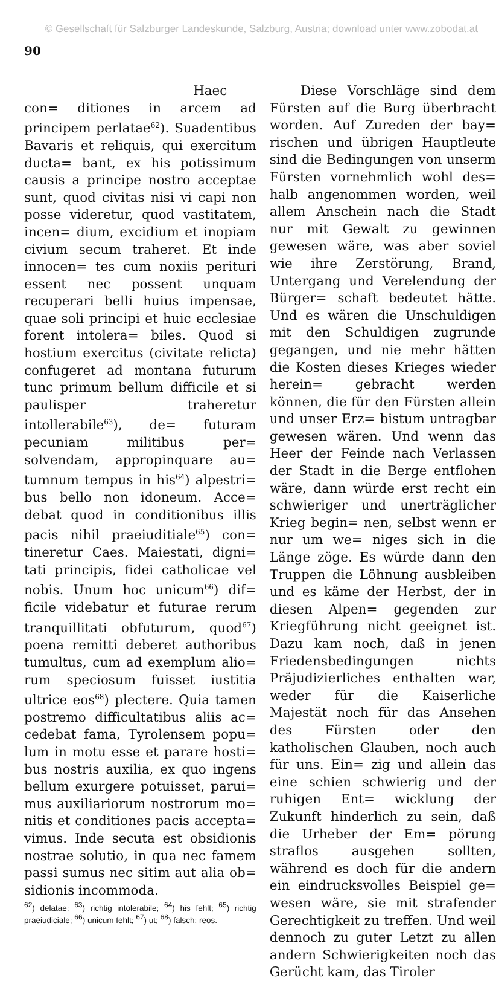© Gesellschaft für Salzburger Landeskunde, Salzburg, Austria; download unter www.zobodat.at
90
Haec con= ditiones in arcem ad principem perlatae<sup>62</sup>). Suadentibus Bavaris et reliquis, qui exercitum ducta= bant, ex his potissimum causis a principe nostro acceptae sunt, quod civitas nisi vi capi non posse videretur, quod vastitatem, incen= dium, excidium et inopiam civium secum traheret. Et inde innocen= tes cum noxiis perituri essent nec possent unquam recuperari belli huius impensae, quae soli principi et huic ecclesiae forent intolera= biles. Quod si hostium exercitus (civitate relicta) confugeret ad montana futurum tunc primum bellum difficile et si paulisper traheretur intollerabile<sup>63</sup>), de= futuram pecuniam militibus per= solvendam, appropinquare au= tumnum tempus in his<sup>64</sup>) alpestri= bus bello non idoneum. Acce= debat quod in conditionibus illis pacis nihil praeiuditiale<sup>65</sup>) con= tineretur Caes. Maiestati, digni= tati principis, fidei catholicae vel nobis. Unum hoc unicum<sup>66</sup>) dif= ficile videbatur et futurae rerum tranquillitati obfuturum, quod<sup>67</sup>) poena remitti deberet authoribus tumultus, cum ad exemplum alio= rum speciosum fuisset iustitia ultrice eos<sup>68</sup>) plectere. Quia tamen postremo difficultatibus aliis ac= cedebat fama, Tyrolensem popu= lum in motu esse et parare hosti= bus nostris auxilia, ex quo ingens bellum exurgere potuisset, parui= mus auxiliariorum nostrorum mo= nitis et conditiones pacis accepta= vimus. Inde secuta est obsidionis nostrae solutio, in qua nec famem passi sumus nec sitim aut alia ob= sidionis incommoda.
<sup>62</sup>) delatae; <sup>63</sup>) richtig intolerabile; <sup>64</sup>) his fehlt; <sup>65</sup>) richtig praeiudiciale; <sup>66</sup>) unicum fehlt; <sup>67</sup>) ut; <sup>68</sup>) falsch: reos.
Diese Vorschläge sind dem Fürsten auf die Burg überbracht worden. Auf Zureden der bay= rischen und übrigen Hauptleute sind die Bedingungen von unserm Fürsten vornehmlich wohl des= halb angenommen worden, weil allem Anschein nach die Stadt nur mit Gewalt zu gewinnen gewesen wäre, was aber soviel wie ihre Zerstörung, Brand, Untergang und Verelendung der Bürger= schaft bedeutet hätte. Und es wären die Unschuldigen mit den Schuldigen zugrunde gegangen, und nie mehr hätten die Kosten dieses Krieges wieder herein= gebracht werden können, die für den Fürsten allein und unser Erz= bistum untragbar gewesen wären. Und wenn das Heer der Feinde nach Verlassen der Stadt in die Berge entflohen wäre, dann würde erst recht ein schwieriger und unerträglicher Krieg begin= nen, selbst wenn er nur um we= niges sich in die Länge zöge. Es würde dann den Truppen die Löhnung ausbleiben und es käme der Herbst, der in diesen Alpen= gegenden zur Kriegführung nicht geeignet ist. Dazu kam noch, daß in jenen Friedensbedingungen nichts Präjudizierliches enthalten war, weder für die Kaiserliche Majestät noch für das Ansehen des Fürsten oder den katholischen Glauben, noch auch für uns. Ein= zig und allein das eine schien schwierig und der ruhigen Ent= wicklung der Zukunft hinderlich zu sein, daß die Urheber der Em= pörung straflos ausgehen sollten, während es doch für die andern ein eindrucksvolles Beispiel ge= wesen wäre, sie mit strafender Gerechtigkeit zu treffen. Und weil dennoch zu guter Letzt zu allen andern Schwierigkeiten noch das Gerücht kam, das Tiroler